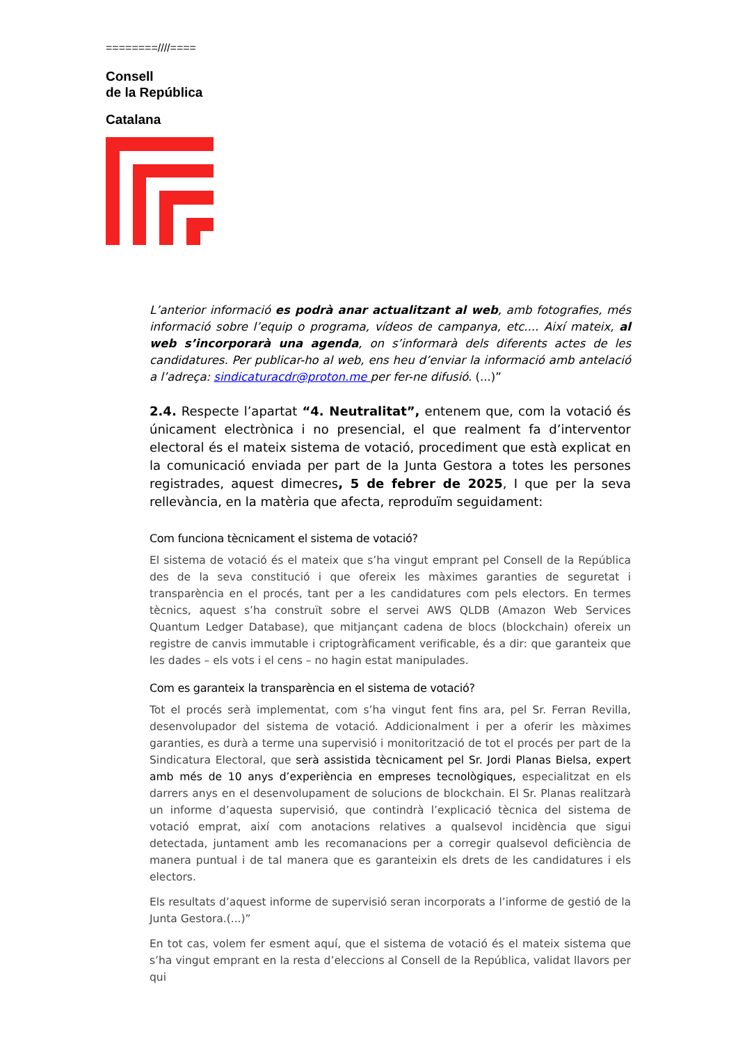========////====
Consell
de la República
Catalana
L’anterior informació es podrà anar actualitzant al web, amb fotografies, més informació sobre l’equip o programa, vídeos de campanya, etc.... Així mateix, al web s’incorporarà una agenda, on s’informarà dels diferents actes de les candidatures. Per publicar-ho al web, ens heu d’enviar la informació amb antelació a l’adreça: sindicaturacdr@proton.me per fer-ne difusió. (...)”
2.4. Respecte l’apartat “4. Neutralitat”, entenem que, com la votació és únicament electrònica i no presencial, el que realment fa d’interventor electoral és el mateix sistema de votació, procediment que està explicat en la comunicació enviada per part de la Junta Gestora a totes les persones registrades, aquest dimecres, 5 de febrer de 2025, I que per la seva rellevància, en la matèria que afecta, reproduïm seguidament:
Com funciona tècnicament el sistema de votació?
El sistema de votació és el mateix que s’ha vingut emprant pel Consell de la República des de la seva constitució i que ofereix les màximes garanties de seguretat i transparència en el procés, tant per a les candidatures com pels electors. En termes tècnics, aquest s’ha construït sobre el servei AWS QLDB (Amazon Web Services Quantum Ledger Database), que mitjançant cadena de blocs (blockchain) ofereix un registre de canvis immutable i criptogràficament verificable, és a dir: que garanteix que les dades – els vots i el cens – no hagin estat manipulades.
Com es garanteix la transparència en el sistema de votació?
Tot el procés serà implementat, com s’ha vingut fent fins ara, pel Sr. Ferran Revilla, desenvolupador del sistema de votació. Addicionalment i per a oferir les màximes garanties, es durà a terme una supervisió i monitorització de tot el procés per part de la Sindicatura Electoral, que serà assistida tècnicament pel Sr. Jordi Planas Bielsa, expert amb més de 10 anys d’experiència en empreses tecnològiques, especialitzat en els darrers anys en el desenvolupament de solucions de blockchain. El Sr. Planas realitzarà un informe d’aquesta supervisió, que contindrà l’explicació tècnica del sistema de votació emprat, així com anotacions relatives a qualsevol incidència que sigui detectada, juntament amb les recomanacions per a corregir qualsevol deficiència de manera puntual i de tal manera que es garanteixin els drets de les candidatures i els electors.
Els resultats d’aquest informe de supervisió seran incorporats a l’informe de gestió de la Junta Gestora.(...)”
En tot cas, volem fer esment aquí, que el sistema de votació és el mateix sistema que s’ha vingut emprant en la resta d’eleccions al Consell de la República, validat llavors per qui